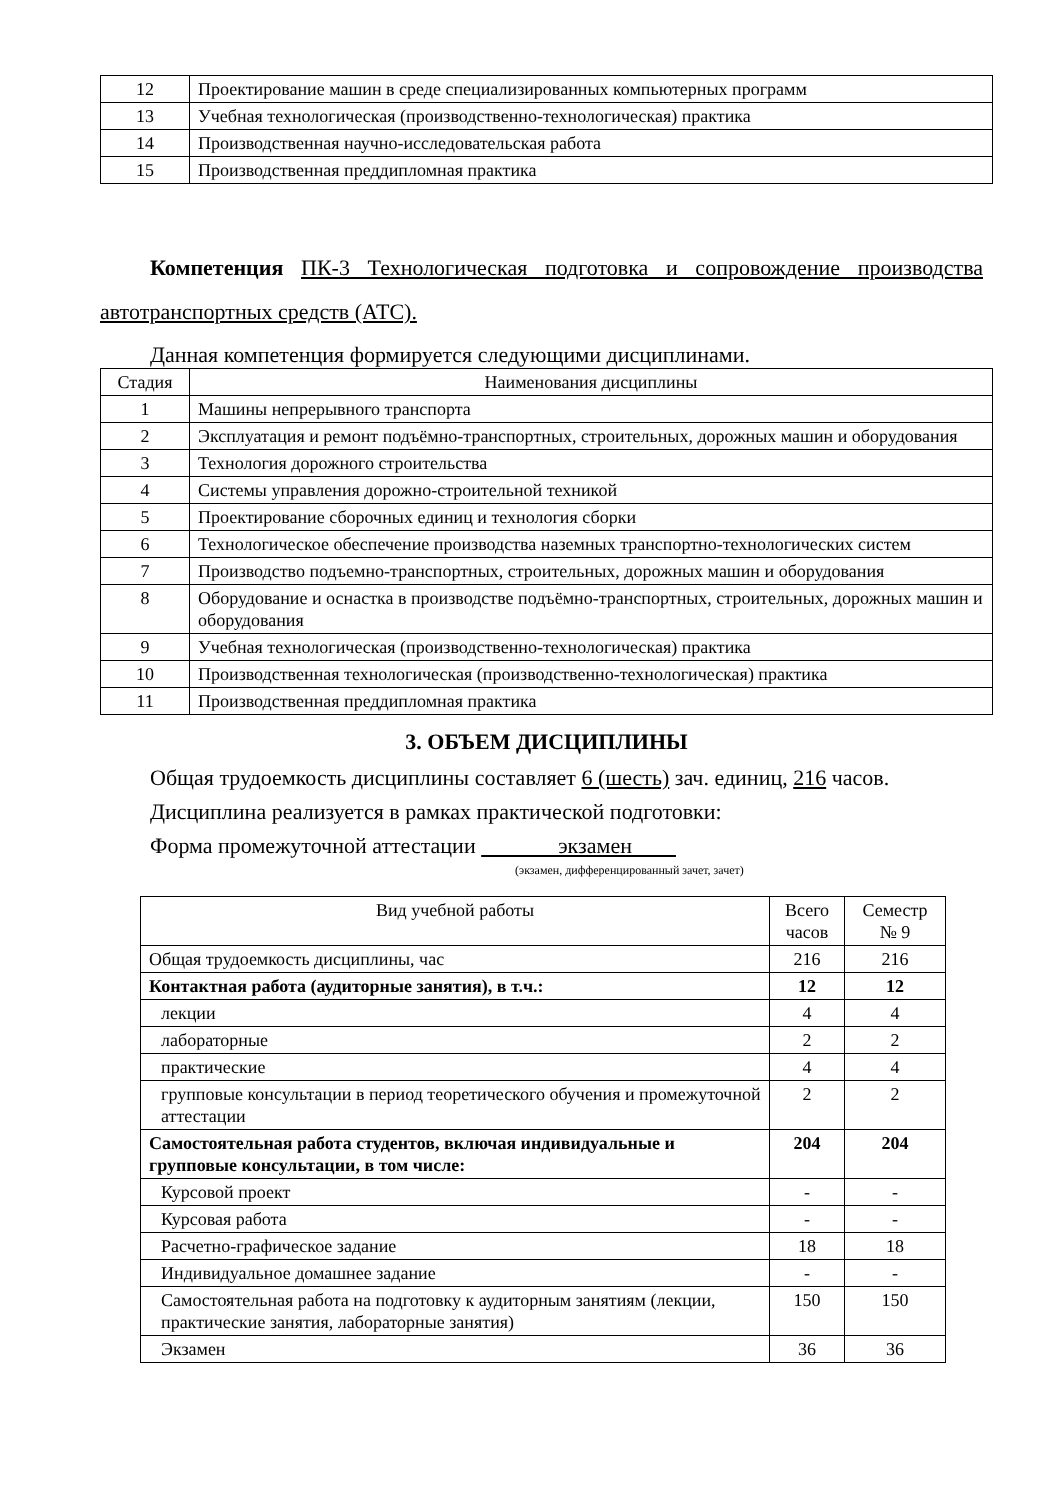| 12 | Проектирование машин в среде специализированных компьютерных программ |
| 13 | Учебная технологическая (производственно-технологическая) практика |
| 14 | Производственная научно-исследовательская работа |
| 15 | Производственная преддипломная практика |
Компетенция ПК-3 Технологическая подготовка и сопровождение производства автотранспортных средств (АТС).
Данная компетенция формируется следующими дисциплинами.
| Стадия | Наименования дисциплины |
| --- | --- |
| 1 | Машины непрерывного транспорта |
| 2 | Эксплуатация и ремонт подъёмно-транспортных, строительных, дорожных машин и оборудования |
| 3 | Технология дорожного строительства |
| 4 | Системы управления дорожно-строительной техникой |
| 5 | Проектирование сборочных единиц и технология сборки |
| 6 | Технологическое обеспечение производства наземных транспортно-технологических систем |
| 7 | Производство подъемно-транспортных, строительных, дорожных машин и оборудования |
| 8 | Оборудование и оснастка в производстве подъёмно-транспортных, строительных, дорожных машин и оборудования |
| 9 | Учебная технологическая (производственно-технологическая) практика |
| 10 | Производственная технологическая (производственно-технологическая) практика |
| 11 | Производственная преддипломная практика |
3. ОБЪЕМ ДИСЦИПЛИНЫ
Общая трудоемкость дисциплины составляет 6 (шесть) зач. единиц, 216 часов.
Дисциплина реализуется в рамках практической подготовки:
Форма промежуточной аттестации экзамен
(экзамен, дифференцированный зачет, зачет)
| Вид учебной работы | Всего часов | Семестр № 9 |
| Общая трудоемкость дисциплины, час | 216 | 216 |
| Контактная работа (аудиторные занятия), в т.ч.: | 12 | 12 |
| лекции | 4 | 4 |
| лабораторные | 2 | 2 |
| практические | 4 | 4 |
| групповые консультации в период теоретического обучения и промежуточной аттестации | 2 | 2 |
| Самостоятельная работа студентов, включая индивидуальные и групповые консультации, в том числе: | 204 | 204 |
| Курсовой проект | - | - |
| Курсовая работа | - | - |
| Расчетно-графическое задание | 18 | 18 |
| Индивидуальное домашнее задание | - | - |
| Самостоятельная работа на подготовку к аудиторным занятиям (лекции, практические занятия, лабораторные занятия) | 150 | 150 |
| Экзамен | 36 | 36 |